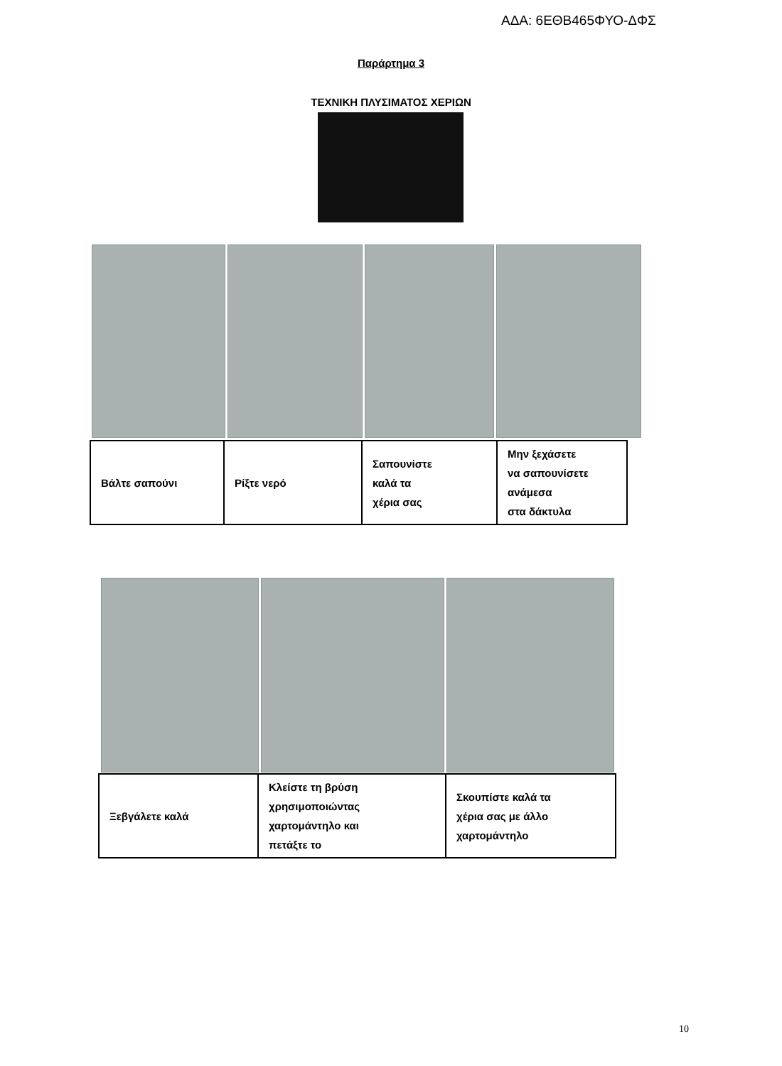ΑΔΑ: 6ΕΘΒ465ΦΥΟ-ΔΦΣ
Παράρτημα 3
ΤΕΧΝΙΚΗ ΠΛΥΣΙΜΑΤΟΣ ΧΕΡΙΩΝ
| Βάλτε σαπούνι | Ρίξτε νερό | Σαπουνίστε καλά τα χέρια σας | Μην ξεχάσετε να σαπουνίσετε ανάμεσα στα δάκτυλα |
| Ξεβγάλετε καλά | Κλείστε τη βρύση χρησιμοποιώντας χαρτομάντηλο και πετάξτε το | Σκουπίστε καλά τα χέρια σας με άλλο χαρτομάντηλο |
10